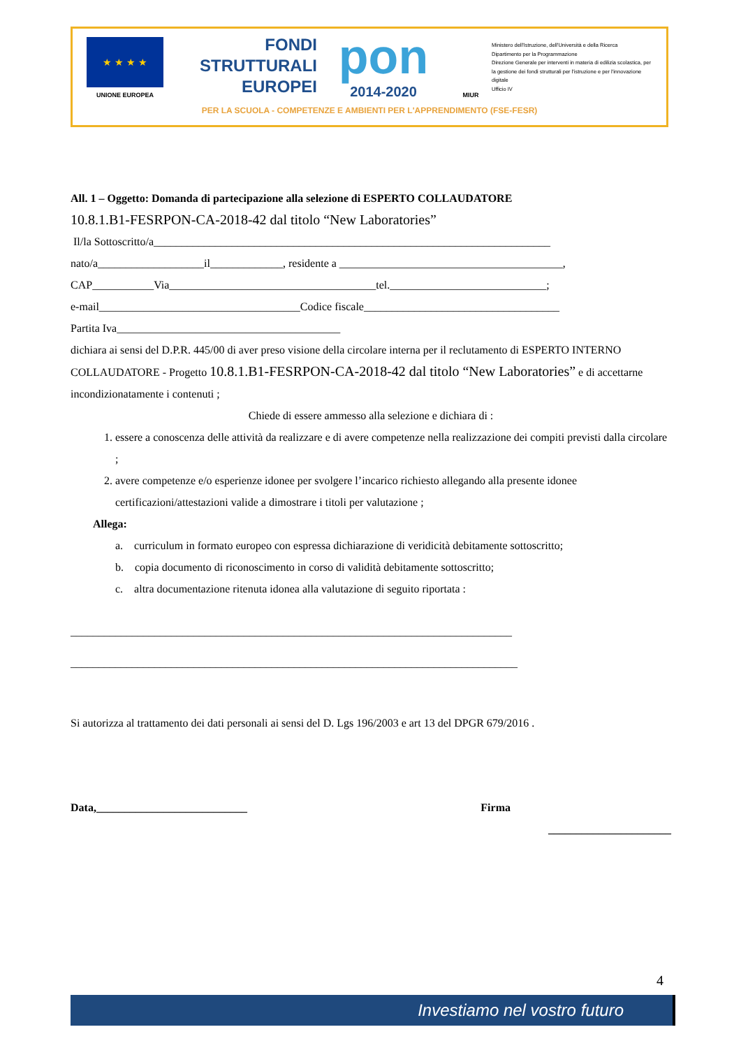★ ★ ★ ★
UNIONE EUROPEA
FONDI
STRUTTURALI
EUROPEI
pon
2014-2020
MIUR
Ministero dell'Istruzione, dell'Università e della Ricerca
Dipartimento per la Programmazione
Direzione Generale per interventi in materia di edilizia scolastica, per la gestione dei fondi strutturali per l'istruzione e per l'innovazione digitale
Ufficio IV
PER LA SCUOLA - COMPETENZE E AMBIENTI PER L'APPRENDIMENTO (FSE-FESR)
All. 1 – Oggetto: Domanda di partecipazione alla selezione di ESPERTO COLLAUDATORE
10.8.1.B1-FESRPON-CA-2018-42 dal titolo “New Laboratories”
Il/la Sottoscritto/a_______________________________________________________________________
nato/a___________________il_____________, residente a ________________________________________,
CAP___________Via_____________________________________tel.____________________________;
e-mail____________________________________Codice fiscale___________________________________
Partita Iva________________________________________
dichiara ai sensi del D.P.R. 445/00 di aver preso visione della circolare interna per il reclutamento di ESPERTO INTERNO COLLAUDATORE - Progetto 10.8.1.B1-FESRPON-CA-2018-42 dal titolo “New Laboratories” e di accettarne incondizionatamente i contenuti ;
Chiede di essere ammesso alla selezione e dichiara di :
1. essere a conoscenza delle attività da realizzare e di avere competenze nella realizzazione dei compiti previsti dalla circolare ;
2. avere competenze e/o esperienze idonee per svolgere l’incarico richiesto allegando alla presente idonee certificazioni/attestazioni valide a dimostrare i titoli per valutazione ;
Allega:
a. curriculum in formato europeo con espressa dichiarazione di veridicità debitamente sottoscritto;
b. copia documento di riconoscimento in corso di validità debitamente sottoscritto;
c. altra documentazione ritenuta idonea alla valutazione di seguito riportata :
_______________________________________________________________________________
________________________________________________________________________________
Si autorizza al trattamento dei dati personali ai sensi del D. Lgs 196/2003 e art 13 del DPGR 679/2016 .
Data,___________________________ Firma
______________________
4
Investiamo nel vostro futuro